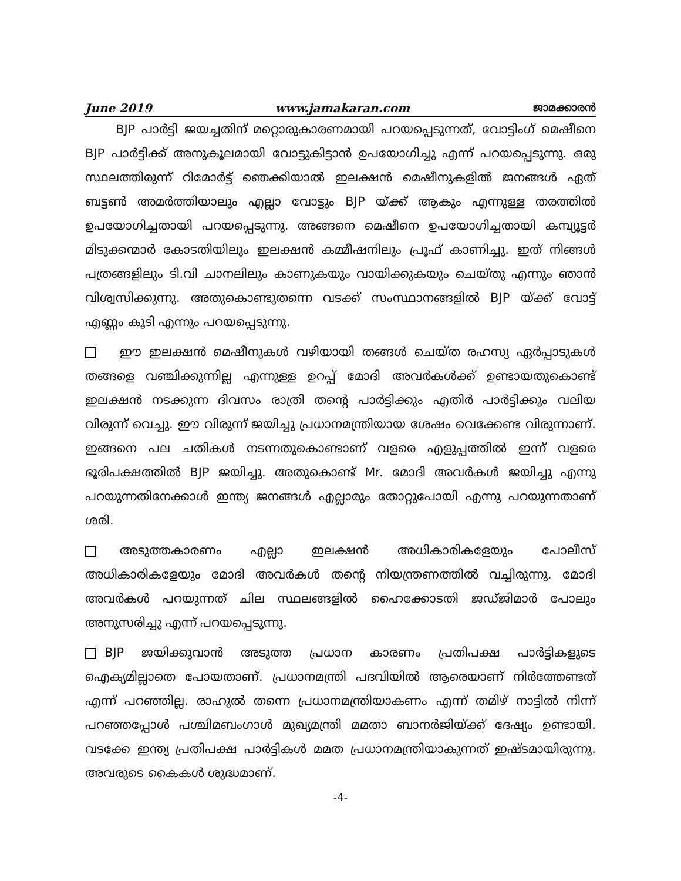June 2019 www.jamakaran.com ജാമക്കാരൻ
BJP പാർട്ടി ജയച്ചതിന് മറ്റൊരുകാരണമായി പറയപ്പെടുന്നത്, വോട്ടിംഗ് മെഷീനെ BJP പാർട്ടിക്ക് അനുകൂലമായി വോട്ടുകിട്ടാൻ ഉപയോഗിച്ചു എന്ന് പറയപ്പെടുന്നു. ഒരു സ്ഥലത്തിരുന്ന് റിമോർട്ട് ഞെക്കിയാൽ ഇലക്ഷൻ മെഷീനുകളിൽ ജനങ്ങൾ ഏത് ബട്ടൺ അമർത്തിയാലും എല്ലാ വോട്ടും BJP യ്ക്ക് ആകും എന്നുള്ള തരത്തിൽ ഉപയോഗിച്ചതായി പറയപ്പെടുന്നു. അങ്ങനെ മെഷീനെ ഉപയോഗിച്ചതായി കമ്പ്യൂട്ടർ മിടുക്കന്മാർ കോടതിയിലും ഇലക്ഷൻ കമ്മീഷനിലും പ്രൂഫ് കാണിച്ചു. ഇത് നിങ്ങൾ പത്രങ്ങളിലും ടി.വി ചാനലിലും കാണുകയും വായിക്കുകയും ചെയ്തു എന്നും ഞാൻ വിശ്വസിക്കുന്നു. അതുകൊണ്ടുതന്നെ വടക്ക് സംസ്ഥാനങ്ങളിൽ BJP യ്ക്ക് വോട്ട് എണ്ണം കൂടി എന്നും പറയപ്പെടുന്നു.
ഈ ഇലക്ഷൻ മെഷീനുകൾ വഴിയായി തങ്ങൾ ചെയ്ത രഹസ്യ ഏർപ്പാടുകൾ തങ്ങളെ വഞ്ചിക്കുന്നില്ല എന്നുള്ള ഉറപ്പ് മോദി അവർകൾക്ക് ഉണ്ടായതുകൊണ്ട് ഇലക്ഷൻ നടക്കുന്ന ദിവസം രാത്രി തന്റെ പാർട്ടിക്കും എതിർ പാർട്ടിക്കും വലിയ വിരുന്ന് വെച്ചു. ഈ വിരുന്ന് ജയിച്ചു പ്രധാനമന്ത്രിയായ ശേഷം വെക്കേണ്ട വിരുന്നാണ്. ഇങ്ങനെ പല ചതികൾ നടന്നതുകൊണ്ടാണ് വളരെ എളുപ്പത്തിൽ ഇന്ന് വളരെ ഭൂരിപക്ഷത്തിൽ BJP ജയിച്ചു. അതുകൊണ്ട് Mr. മോദി അവർകൾ ജയിച്ചു എന്നു പറയുന്നതിനേക്കാൾ ഇന്ത്യ ജനങ്ങൾ എല്ലാരും തോറ്റുപോയി എന്നു പറയുന്നതാണ് ശരി.
അടുത്തകാരണം എല്ലാ ഇലക്ഷൻ അധികാരികളേയും പോലീസ് അധികാരികളേയും മോദി അവർകൾ തന്റെ നിയന്ത്രണത്തിൽ വച്ചിരുന്നു. മോദി അവർകൾ പറയുന്നത് ചില സ്ഥലങ്ങളിൽ ഹൈക്കോടതി ജഡ്ജിമാർ പോലും അനുസരിച്ചു എന്ന് പറയപ്പെടുന്നു.
BJP ജയിക്കുവാൻ അടുത്ത പ്രധാന കാരണം പ്രതിപക്ഷ പാർട്ടികളുടെ ഐക്യമില്ലാതെ പോയതാണ്. പ്രധാനമന്ത്രി പദവിയിൽ ആരെയാണ് നിർത്തേണ്ടത് എന്ന് പറഞ്ഞില്ല. രാഹുൽ തന്നെ പ്രധാനമന്ത്രിയാകണം എന്ന് തമിഴ് നാട്ടിൽ നിന്ന് പറഞ്ഞപ്പോൾ പശ്ചിമബംഗാൾ മുഖ്യമന്ത്രി മമതാ ബാനർജിയ്ക്ക് ദേഷ്യം ഉണ്ടായി. വടക്കേ ഇന്ത്യ പ്രതിപക്ഷ പാർട്ടികൾ മമത പ്രധാനമന്ത്രിയാകുന്നത് ഇഷ്ടമായിരുന്നു. അവരുടെ കൈകൾ ശുദ്ധമാണ്.
-4-